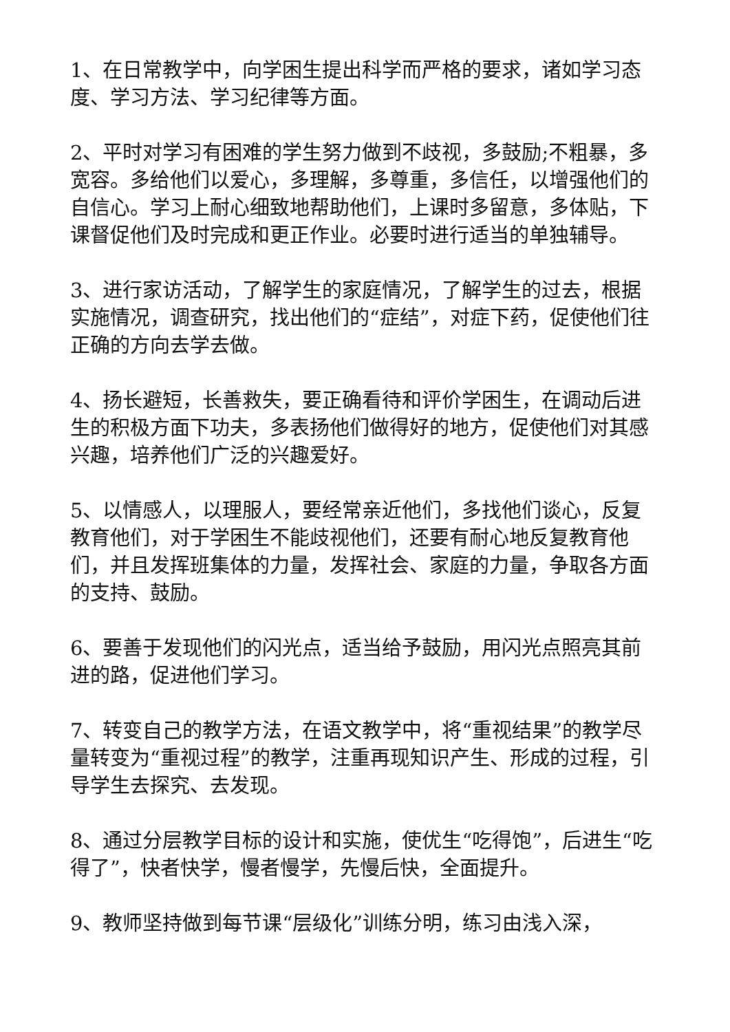1、在日常教学中，向学困生提出科学而严格的要求，诸如学习态度、学习方法、学习纪律等方面。
2、平时对学习有困难的学生努力做到不歧视，多鼓励;不粗暴，多宽容。多给他们以爱心，多理解，多尊重，多信任，以增强他们的自信心。学习上耐心细致地帮助他们，上课时多留意，多体贴，下课督促他们及时完成和更正作业。必要时进行适当的单独辅导。
3、进行家访活动，了解学生的家庭情况，了解学生的过去，根据实施情况，调查研究，找出他们的“症结”，对症下药，促使他们往正确的方向去学去做。
4、扬长避短，长善救失，要正确看待和评价学困生，在调动后进生的积极方面下功夫，多表扬他们做得好的地方，促使他们对其感兴趣，培养他们广泛的兴趣爱好。
5、以情感人，以理服人，要经常亲近他们，多找他们谈心，反复教育他们，对于学困生不能歧视他们，还要有耐心地反复教育他们，并且发挥班集体的力量，发挥社会、家庭的力量，争取各方面的支持、鼓励。
6、要善于发现他们的闪光点，适当给予鼓励，用闪光点照亮其前进的路，促进他们学习。
7、转变自己的教学方法，在语文教学中，将“重视结果”的教学尽量转变为“重视过程”的教学，注重再现知识产生、形成的过程，引导学生去探究、去发现。
8、通过分层教学目标的设计和实施，使优生“吃得饱”，后进生“吃得了”，快者快学，慢者慢学，先慢后快，全面提升。
9、教师坚持做到每节课“层级化”训练分明，练习由浅入深，